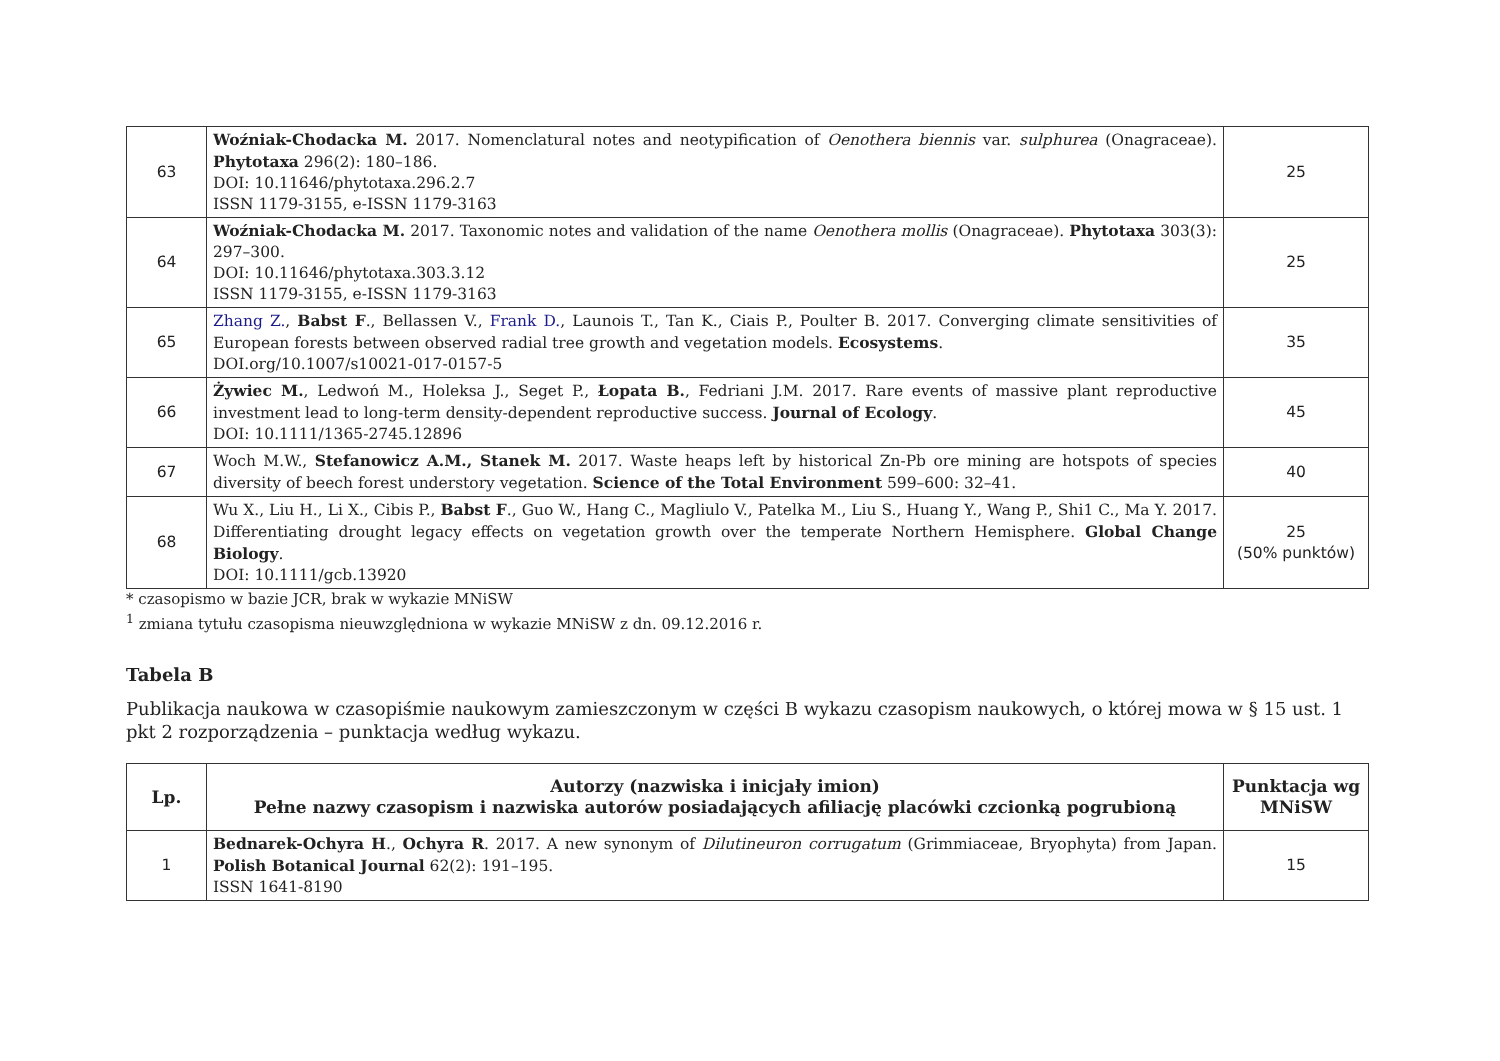| 63 | Woźniak-Chodacka M. 2017. Nomenclatural notes and neotypification of Oenothera biennis var. sulphurea (Onagraceae). Phytotaxa 296(2): 180–186. DOI: 10.11646/phytotaxa.296.2.7 ISSN 1179-3155, e-ISSN 1179-3163 | 25 |
| 64 | Woźniak-Chodacka M. 2017. Taxonomic notes and validation of the name Oenothera mollis (Onagraceae). Phytotaxa 303(3): 297–300. DOI: 10.11646/phytotaxa.303.3.12 ISSN 1179-3155, e-ISSN 1179-3163 | 25 |
| 65 | Zhang Z. , Babst F ., Bellassen V., Frank D. , Launois T., Tan K., Ciais P., Poulter B. 2017. Converging climate sensitivities of European forests between observed radial tree growth and vegetation models. Ecosystems . DOI.org/10.1007/s10021-017-0157-5 | 35 |
| 66 | Żywiec M. , Ledwoń M., Holeksa J., Seget P., Łopata B. , Fedriani J.M. 2017. Rare events of massive plant reproductive investment lead to long-term density-dependent reproductive success. Journal of Ecology . DOI: 10.1111/1365-2745.12896 | 45 |
| 67 | Woch M.W., Stefanowicz A.M., Stanek M. 2017. Waste heaps left by historical Zn-Pb ore mining are hotspots of species diversity of beech forest understory vegetation. Science of the Total Environment 599–600: 32–41. | 40 |
| 68 | Wu X., Liu H., Li X., Cibis P., Babst F ., Guo W., Hang C., Magliulo V., Patelka M., Liu S., Huang Y., Wang P., Shi1 C., Ma Y. 2017. Differentiating drought legacy effects on vegetation growth over the temperate Northern Hemisphere. Global Change Biology . DOI: 10.1111/gcb.13920 | 25 (50% punktów) |
* czasopismo w bazie JCR, brak w wykazie MNiSW
<sup>1</sup> zmiana tytułu czasopisma nieuwzględniona w wykazie MNiSW z dn. 09.12.2016 r.
Tabela B
Publikacja naukowa w czasopiśmie naukowym zamieszczonym w części B wykazu czasopism naukowych, o której mowa w § 15 ust. 1 pkt 2 rozporządzenia – punktacja według wykazu.
| Lp. | Autorzy (nazwiska i inicjały imion) Pełne nazwy czasopism i nazwiska autorów posiadających afiliację placówki czcionką pogrubioną | Punktacja wg MNiSW |
| --- | --- | --- |
| 1 | Bednarek-Ochyra H ., Ochyra R . 2017. A new synonym of Dilutineuron corrugatum (Grimmiaceae, Bryophyta) from Japan. Polish Botanical Journal 62(2): 191–195. ISSN 1641-8190 | 15 |